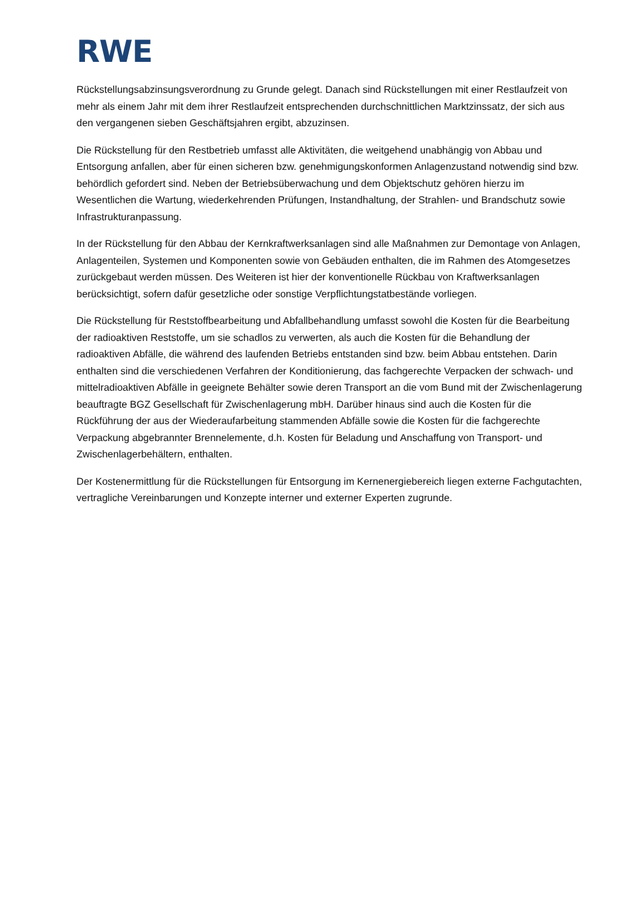RWE
Rückstellungsabzinsungsverordnung zu Grunde gelegt. Danach sind Rückstellungen mit einer Restlaufzeit von mehr als einem Jahr mit dem ihrer Restlaufzeit entsprechenden durchschnittlichen Marktzinssatz, der sich aus den vergangenen sieben Geschäftsjahren ergibt, abzuzinsen.
Die Rückstellung für den Restbetrieb umfasst alle Aktivitäten, die weitgehend unabhängig von Abbau und Entsorgung anfallen, aber für einen sicheren bzw. genehmigungskonformen Anlagenzustand notwendig sind bzw. behördlich gefordert sind. Neben der Betriebsüberwachung und dem Objektschutz gehören hierzu im Wesentlichen die Wartung, wiederkehrenden Prüfungen, Instandhaltung, der Strahlen- und Brandschutz sowie Infrastrukturanpassung.
In der Rückstellung für den Abbau der Kernkraftwerksanlagen sind alle Maßnahmen zur Demontage von Anlagen, Anlagenteilen, Systemen und Komponenten sowie von Gebäuden enthalten, die im Rahmen des Atomgesetzes zurückgebaut werden müssen. Des Weiteren ist hier der konventionelle Rückbau von Kraftwerksanlagen berücksichtigt, sofern dafür gesetzliche oder sonstige Verpflichtungstatbestände vorliegen.
Die Rückstellung für Reststoffbearbeitung und Abfallbehandlung umfasst sowohl die Kosten für die Bearbeitung der radioaktiven Reststoffe, um sie schadlos zu verwerten, als auch die Kosten für die Behandlung der radioaktiven Abfälle, die während des laufenden Betriebs entstanden sind bzw. beim Abbau entstehen. Darin enthalten sind die verschiedenen Verfahren der Konditionierung, das fachgerechte Verpacken der schwach- und mittelradioaktiven Abfälle in geeignete Behälter sowie deren Transport an die vom Bund mit der Zwischenlagerung beauftragte BGZ Gesellschaft für Zwischenlagerung mbH. Darüber hinaus sind auch die Kosten für die Rückführung der aus der Wiederaufarbeitung stammenden Abfälle sowie die Kosten für die fachgerechte Verpackung abgebrannter Brennelemente, d.h. Kosten für Beladung und Anschaffung von Transport- und Zwischenlagerbehältern, enthalten.
Der Kostenermittlung für die Rückstellungen für Entsorgung im Kernenergiebereich liegen externe Fachgutachten, vertragliche Vereinbarungen und Konzepte interner und externer Experten zugrunde.